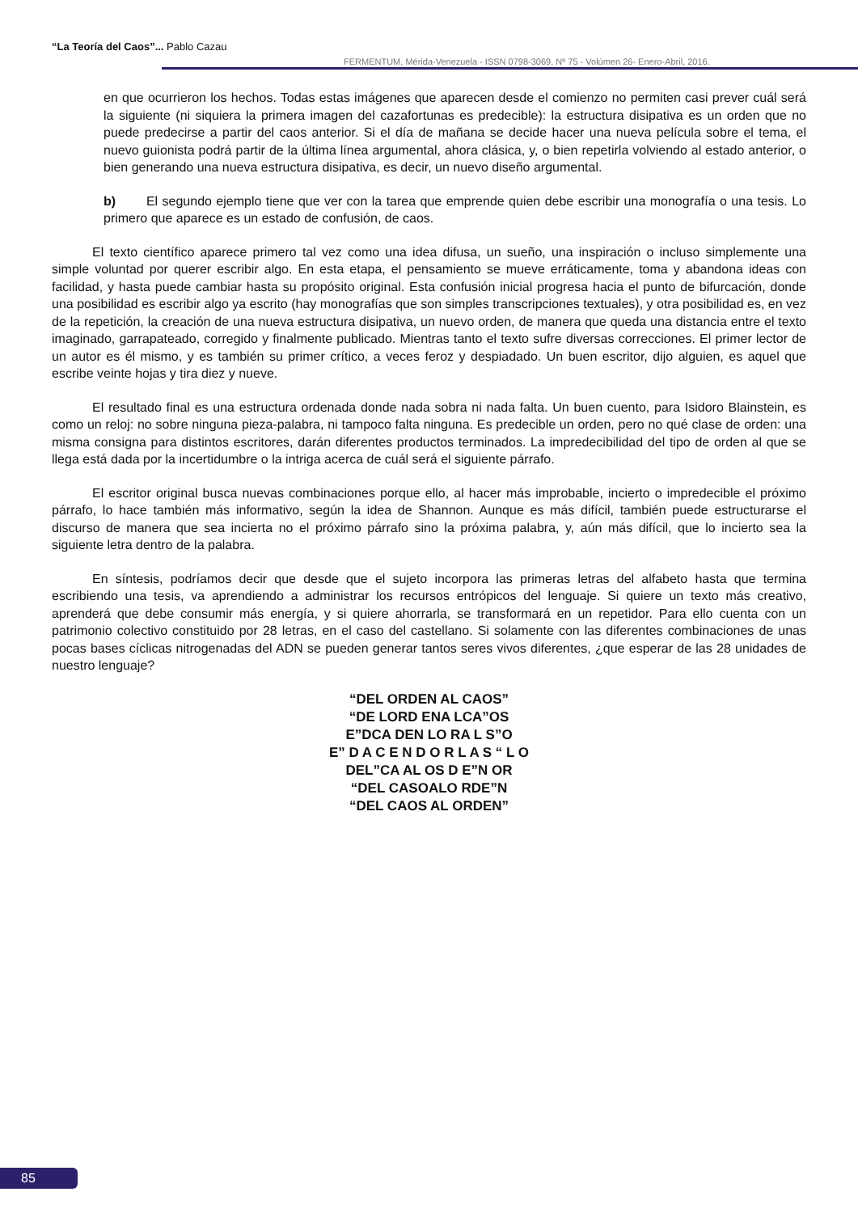“La Teoría del Caos”... Pablo Cazau
FERMENTUM, Mérida-Venezuela - ISSN 0798-3069, Nº 75 - Volúmen 26- Enero-Abril, 2016.
en que ocurrieron los hechos. Todas estas imágenes que aparecen desde el comienzo no permiten casi prever cuál será la siguiente (ni siquiera la primera imagen del cazafortunas es predecible): la estructura disipativa es un orden que no puede predecirse a partir del caos anterior. Si el día de mañana se decide hacer una nueva película sobre el tema, el nuevo guionista podrá partir de la última línea argumental, ahora clásica, y, o bien repetirla volviendo al estado anterior, o bien generando una nueva estructura disipativa, es decir, un nuevo diseño argumental.
b) El segundo ejemplo tiene que ver con la tarea que emprende quien debe escribir una monografía o una tesis. Lo primero que aparece es un estado de confusión, de caos.
El texto científico aparece primero tal vez como una idea difusa, un sueño, una inspiración o incluso simplemente una simple voluntad por querer escribir algo. En esta etapa, el pensamiento se mueve erráticamente, toma y abandona ideas con facilidad, y hasta puede cambiar hasta su propósito original. Esta confusión inicial progresa hacia el punto de bifurcación, donde una posibilidad es escribir algo ya escrito (hay monografías que son simples transcripciones textuales), y otra posibilidad es, en vez de la repetición, la creación de una nueva estructura disipativa, un nuevo orden, de manera que queda una distancia entre el texto imaginado, garrapateado, corregido y finalmente publicado. Mientras tanto el texto sufre diversas correcciones. El primer lector de un autor es él mismo, y es también su primer crítico, a veces feroz y despiadado. Un buen escritor, dijo alguien, es aquel que escribe veinte hojas y tira diez y nueve.
El resultado final es una estructura ordenada donde nada sobra ni nada falta. Un buen cuento, para Isidoro Blainstein, es como un reloj: no sobre ninguna pieza-palabra, ni tampoco falta ninguna. Es predecible un orden, pero no qué clase de orden: una misma consigna para distintos escritores, darán diferentes productos terminados. La impredecibilidad del tipo de orden al que se llega está dada por la incertidumbre o la intriga acerca de cuál será el siguiente párrafo.
El escritor original busca nuevas combinaciones porque ello, al hacer más improbable, incierto o impredecible el próximo párrafo, lo hace también más informativo, según la idea de Shannon. Aunque es más difícil, también puede estructurarse el discurso de manera que sea incierta no el próximo párrafo sino la próxima palabra, y, aún más difícil, que lo incierto sea la siguiente letra dentro de la palabra.
En síntesis, podríamos decir que desde que el sujeto incorpora las primeras letras del alfabeto hasta que termina escribiendo una tesis, va aprendiendo a administrar los recursos entrópicos del lenguaje. Si quiere un texto más creativo, aprenderá que debe consumir más energía, y si quiere ahorrarla, se transformará en un repetidor. Para ello cuenta con un patrimonio colectivo constituido por 28 letras, en el caso del castellano. Si solamente con las diferentes combinaciones de unas pocas bases cíclicas nitrogenadas del ADN se pueden generar tantos seres vivos diferentes, ¿que esperar de las 28 unidades de nuestro lenguaje?
“DEL ORDEN AL CAOS”
“DE LORD ENA LCA”OS
E”DCA DEN LO RA L S”O
E” D A C E N D O R L A S “ L O
DEL”CA AL OS D E”N OR
“DEL CASOALO RDE”N
“DEL CAOS AL ORDEN”
85